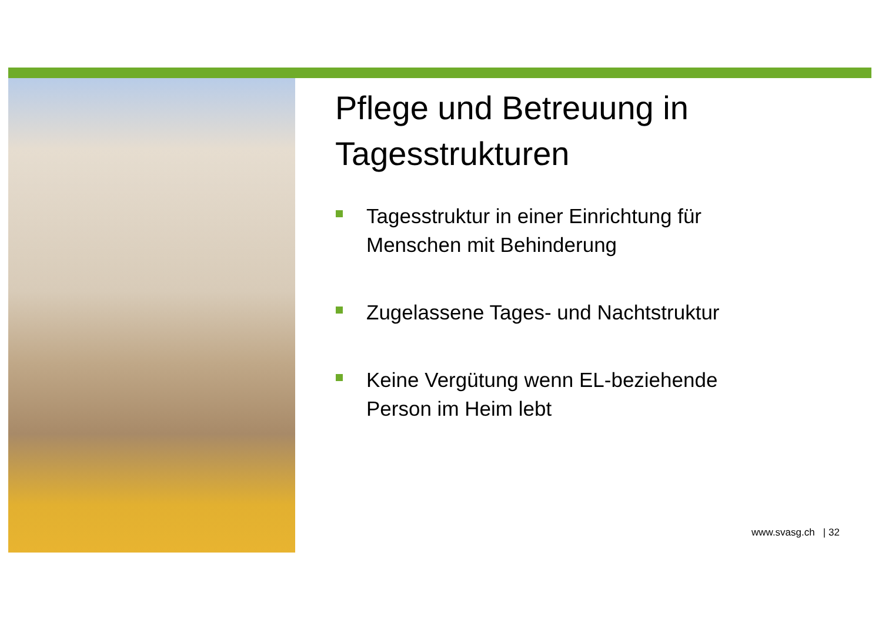Pflege und Betreuung in Tagesstrukturen
Tagesstruktur in einer Einrichtung für Menschen mit Behinderung
Zugelassene Tages- und Nachtstruktur
Keine Vergütung wenn EL-beziehende Person im Heim lebt
www.svasg.ch | 32